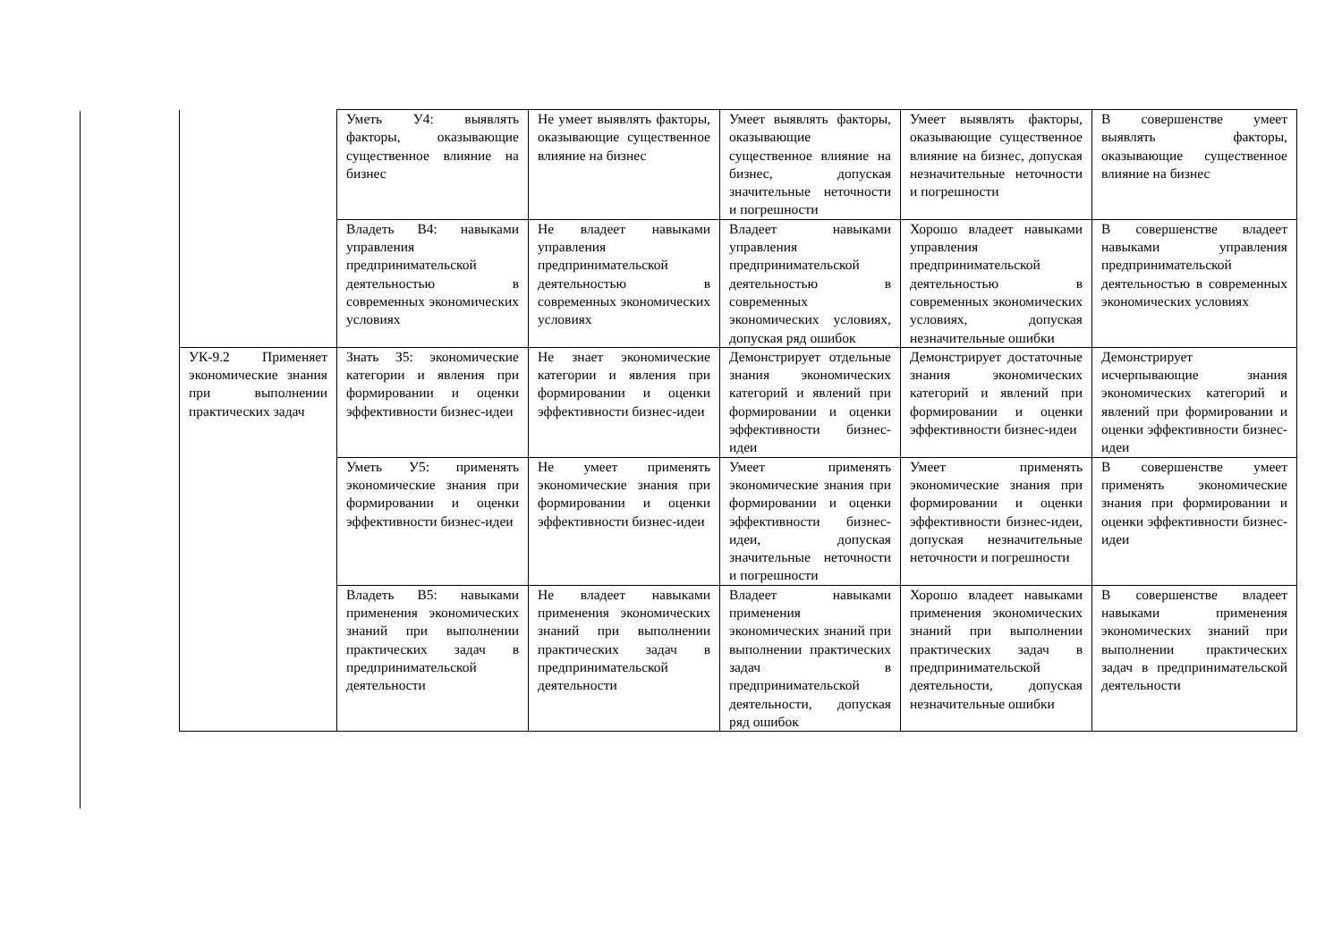| | Уметь У4: выявлять факторы, оказывающие существенное влияние на бизнес | Не умеет выявлять факторы, оказывающие существенное влияние на бизнес | Умеет выявлять факторы, оказывающие существенное влияние на бизнес, допуская значительные неточности и погрешности | Умеет выявлять факторы, оказывающие существенное влияние на бизнес, допуская незначительные неточности и погрешности | В совершенстве умеет выявлять факторы, оказывающие существенное влияние на бизнес |
| | Владеть В4: навыками управления предпринимательской деятельностью в современных экономических условиях | Не владеет навыками управления предпринимательской деятельностью в современных экономических условиях | Владеет навыками управления предпринимательской деятельностью в современных экономических условиях, допуская ряд ошибок | Хорошо владеет навыками управления предпринимательской деятельностью в современных экономических условиях, допуская незначительные ошибки | В совершенстве владеет навыками управления предпринимательской деятельностью в современных экономических условиях |
| УК-9.2 Применяет экономические знания при выполнении практических задач | Знать З5: экономические категории и явления при формировании и оценки эффективности бизнес-идеи | Не знает экономические категории и явления при формировании и оценки эффективности бизнес-идеи | Демонстрирует отдельные знания экономических категорий и явлений при формировании и оценки эффективности бизнес-идеи | Демонстрирует достаточные знания экономических категорий и явлений при формировании и оценки эффективности бизнес-идеи | Демонстрирует исчерпывающие знания экономических категорий и явлений при формировании и оценки эффективности бизнес-идеи |
| | Уметь У5: применять экономические знания при формировании и оценки эффективности бизнес-идеи | Не умеет применять экономические знания при формировании и оценки эффективности бизнес-идеи | Умеет применять экономические знания при формировании и оценки эффективности бизнес-идеи, допуская значительные неточности и погрешности | Умеет применять экономические знания при формировании и оценки эффективности бизнес-идеи, допуская незначительные неточности и погрешности | В совершенстве умеет применять экономические знания при формировании и оценки эффективности бизнес-идеи |
| | Владеть В5: навыками применения экономических знаний при выполнении практических задач в предпринимательской деятельности | Не владеет навыками применения экономических знаний при выполнении практических задач в предпринимательской деятельности | Владеет навыками применения экономических знаний при выполнении практических задач в предпринимательской деятельности, допуская ряд ошибок | Хорошо владеет навыками применения экономических знаний при выполнении практических задач в предпринимательской деятельности, допуская незначительные ошибки | В совершенстве владеет навыками применения экономических знаний при выполнении практических задач в предпринимательской деятельности |